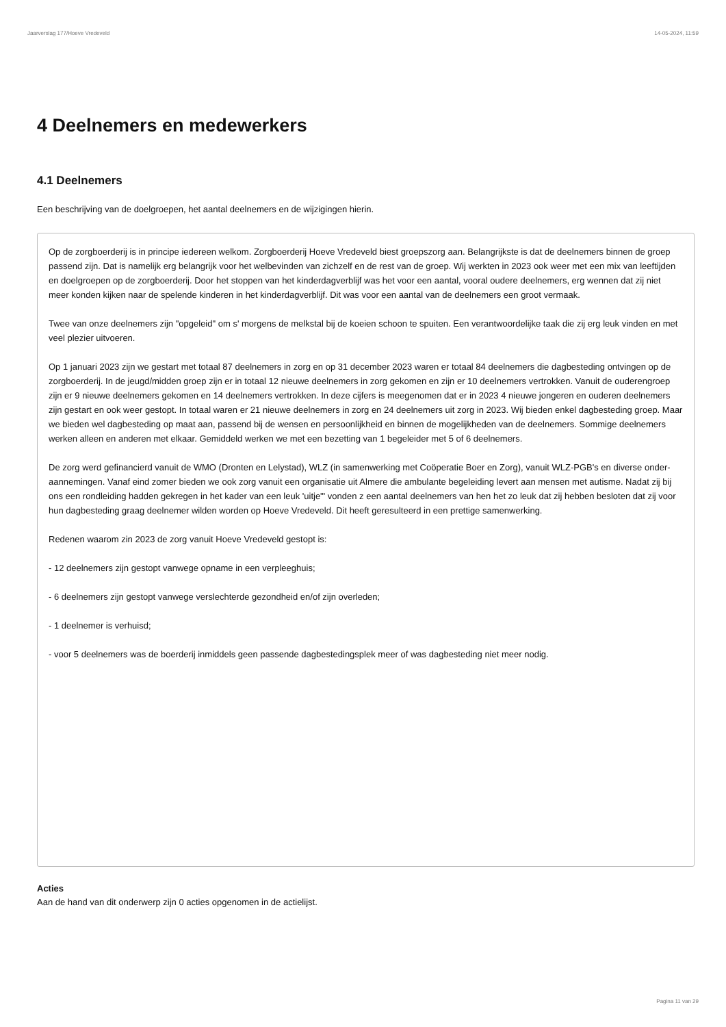Jaarverslag 177/Hoeve Vredeveld 14-05-2024, 11:59
4 Deelnemers en medewerkers
4.1 Deelnemers
Een beschrijving van de doelgroepen, het aantal deelnemers en de wijzigingen hierin.
Op de zorgboerderij is in principe iedereen welkom. Zorgboerderij Hoeve Vredeveld biest groepszorg aan. Belangrijkste is dat de deelnemers binnen de groep passend zijn. Dat is namelijk erg belangrijk voor het welbevinden van zichzelf en de rest van de groep. Wij werkten in 2023 ook weer met een mix van leeftijden en doelgroepen op de zorgboerderij. Door het stoppen van het kinderdagverblijf was het voor een aantal, vooral oudere deelnemers, erg wennen dat zij niet meer konden kijken naar de spelende kinderen in het kinderdagverblijf. Dit was voor een aantal van de deelnemers een groot vermaak.
Twee van onze deelnemers zijn "opgeleid" om s' morgens de melkstal bij de koeien schoon te spuiten. Een verantwoordelijke taak die zij erg leuk vinden en met veel plezier uitvoeren.
Op 1 januari 2023 zijn we gestart met totaal 87 deelnemers in zorg en op 31 december 2023 waren er totaal 84 deelnemers die dagbesteding ontvingen op de zorgboerderij. In de jeugd/midden groep zijn er in totaal 12 nieuwe deelnemers in zorg gekomen en zijn er 10 deelnemers vertrokken. Vanuit de ouderengroep zijn er 9 nieuwe deelnemers gekomen en 14 deelnemers vertrokken. In deze cijfers is meegenomen dat er in 2023 4 nieuwe jongeren en ouderen deelnemers zijn gestart en ook weer gestopt. In totaal waren er 21 nieuwe deelnemers in zorg en 24 deelnemers uit zorg in 2023. Wij bieden enkel dagbesteding groep. Maar we bieden wel dagbesteding op maat aan, passend bij de wensen en persoonlijkheid en binnen de mogelijkheden van de deelnemers. Sommige deelnemers werken alleen en anderen met elkaar. Gemiddeld werken we met een bezetting van 1 begeleider met 5 of 6 deelnemers.
De zorg werd gefinancierd vanuit de WMO (Dronten en Lelystad), WLZ (in samenwerking met Coöperatie Boer en Zorg), vanuit WLZ-PGB's en diverse onder-aannemingen. Vanaf eind zomer bieden we ook zorg vanuit een organisatie uit Almere die ambulante begeleiding levert aan mensen met autisme. Nadat zij bij ons een rondleiding hadden gekregen in het kader van een leuk 'uitje'" vonden z een aantal deelnemers van hen het zo leuk dat zij hebben besloten dat zij voor hun dagbesteding graag deelnemer wilden worden op Hoeve Vredeveld. Dit heeft geresulteerd in een prettige samenwerking.
Redenen waarom zin 2023 de zorg vanuit Hoeve Vredeveld gestopt is:
- 12 deelnemers zijn gestopt vanwege opname in een verpleeghuis;
- 6 deelnemers zijn gestopt vanwege verslechterde gezondheid en/of zijn overleden;
- 1 deelnemer is verhuisd;
- voor 5 deelnemers was de boerderij inmiddels geen passende dagbestedingsplek meer of was dagbesteding niet meer nodig.
Acties
Aan de hand van dit onderwerp zijn 0 acties opgenomen in de actielijst.
Pagina 11 van 29